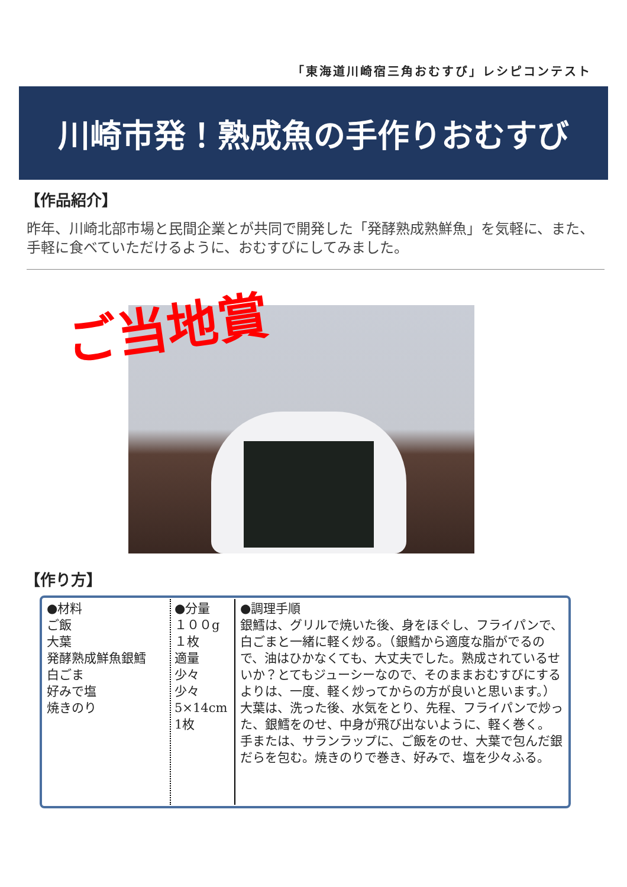「東海道川崎宿三角おむすび」レシピコンテスト
川崎市発！熟成魚の手作りおむすび
【作品紹介】
昨年、川崎北部市場と民間企業とが共同で開発した「発酵熟成熟鮮魚」を気軽に、また、手軽に食べていただけるように、おむすびにしてみました。
ご当地賞
【作り方】
| ●材料 ご飯 大葉 発酵熟成鮮魚銀鱈 白ごま 好みで塩 焼きのり | ●分量 １００g １枚 適量 少々 少々 5×14cm 1枚 | ●調理手順 銀鱈は、グリルで焼いた後、身をほぐし、フライパンで、白ごまと一緒に軽く炒る。（銀鱈から適度な脂がでるので、油はひかなくても、大丈夫でした。熟成されているせいか？とてもジューシーなので、そのままおむすびにするよりは、一度、軽く炒ってからの方が良いと思います。） 大葉は、洗った後、水気をとり、先程、フライパンで炒った、銀鱈をのせ、中身が飛び出ないように、軽く巻く。 手または、サランラップに、ご飯をのせ、大葉で包んだ銀だらを包む。焼きのりで巻き、好みで、塩を少々ふる。 |